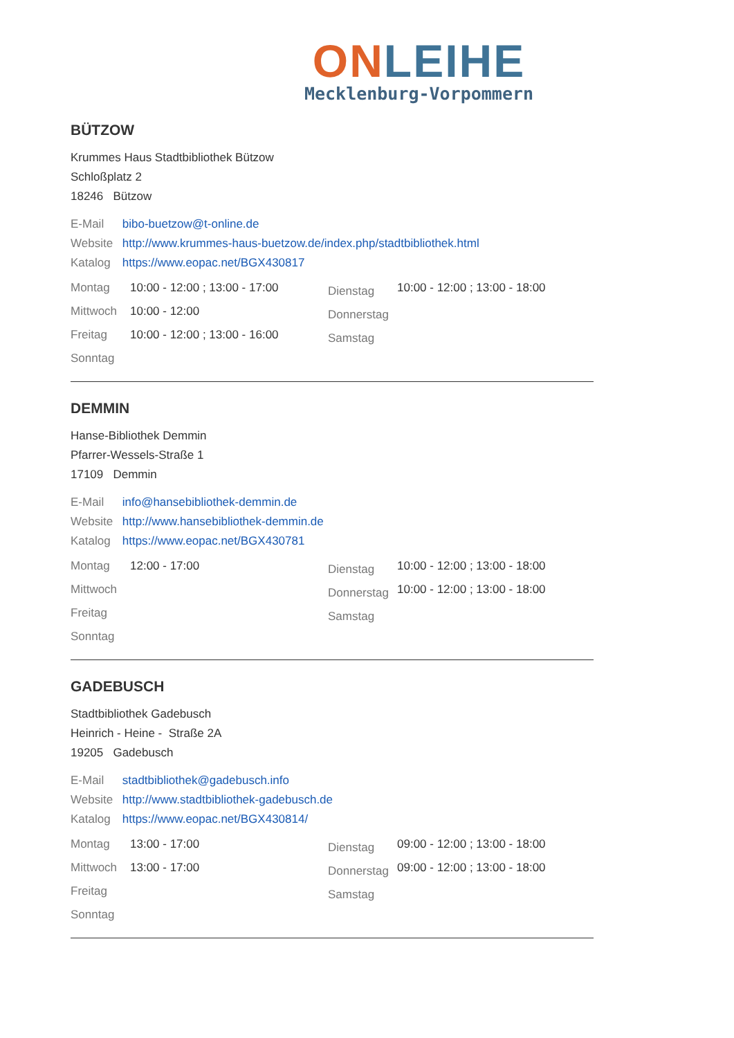ON LEIHE
Mecklenburg-Vorpommern
BÜTZOW
Krummes Haus Stadtbibliothek Bützow
Schloßplatz 2
18246 Bützow
E-Mail bibo-buetzow@t-online.de
Website http://www.krummes-haus-buetzow.de/index.php/stadtbibliothek.html
Katalog https://www.eopac.net/BGX430817
| Montag | 10:00 - 12:00 ; 13:00 - 17:00 | Dienstag | 10:00 - 12:00 ; 13:00 - 18:00 |
| Mittwoch | 10:00 - 12:00 | Donnerstag | |
| Freitag | 10:00 - 12:00 ; 13:00 - 16:00 | Samstag | |
| Sonntag | | | |
DEMMIN
Hanse-Bibliothek Demmin
Pfarrer-Wessels-Straße 1
17109 Demmin
E-Mail info@hansebibliothek-demmin.de
Website http://www.hansebibliothek-demmin.de
Katalog https://www.eopac.net/BGX430781
| Montag | 12:00 - 17:00 | Dienstag | 10:00 - 12:00 ; 13:00 - 18:00 |
| Mittwoch | | Donnerstag | 10:00 - 12:00 ; 13:00 - 18:00 |
| Freitag | | Samstag | |
| Sonntag | | | |
GADEBUSCH
Stadtbibliothek Gadebusch
Heinrich - Heine - Straße 2A
19205 Gadebusch
E-Mail stadtbibliothek@gadebusch.info
Website http://www.stadtbibliothek-gadebusch.de
Katalog https://www.eopac.net/BGX430814/
| Montag | 13:00 - 17:00 | Dienstag | 09:00 - 12:00 ; 13:00 - 18:00 |
| Mittwoch | 13:00 - 17:00 | Donnerstag | 09:00 - 12:00 ; 13:00 - 18:00 |
| Freitag | | Samstag | |
| Sonntag | | | |